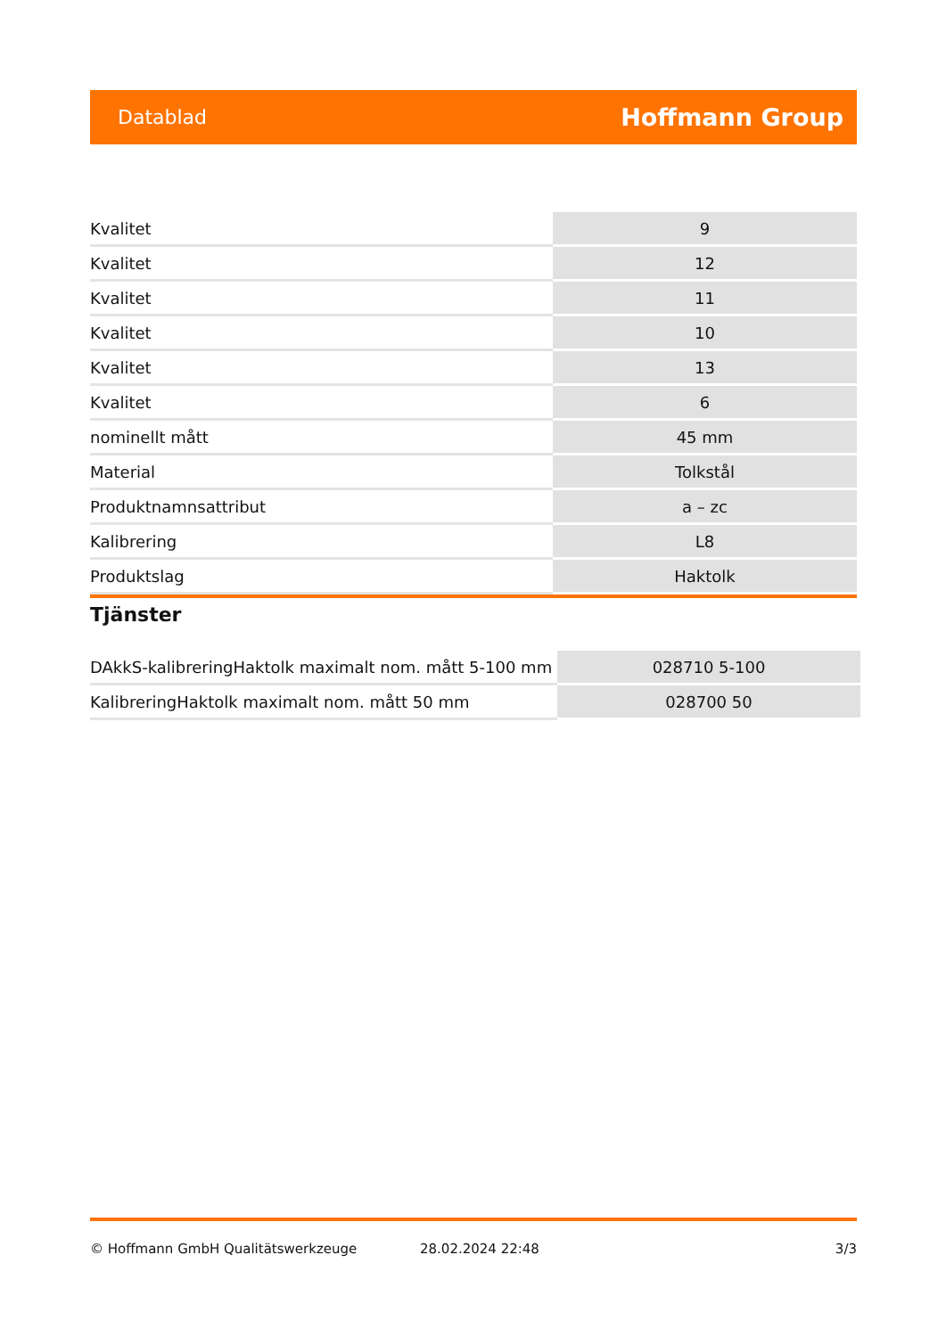Datablad Hoffmann Group
| Kvalitet | 9 |
| Kvalitet | 12 |
| Kvalitet | 11 |
| Kvalitet | 10 |
| Kvalitet | 13 |
| Kvalitet | 6 |
| nominellt mått | 45 mm |
| Material | Tolkstål |
| Produktnamnsattribut | a – zc |
| Kalibrering | L8 |
| Produktslag | Haktolk |
Tjänster
| DAkkS-kalibreringHaktolk maximalt nom. mått 5-100 mm | 028710 5-100 |
| KalibreringHaktolk maximalt nom. mått 50 mm | 028700 50 |
© Hoffmann GmbH Qualitätswerkzeuge 28.02.2024 22:48 3/3